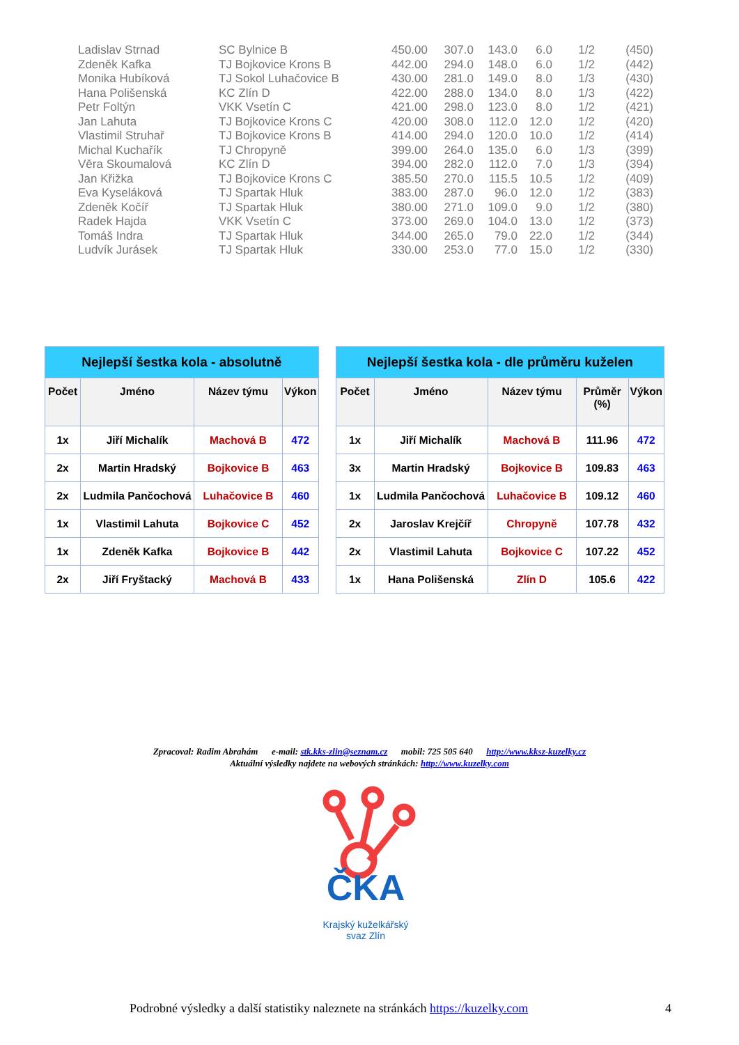| Ladislav Strnad | SC Bylnice B | 450.00 | 307.0 | 143.0 | 6.0 | 1/2 | (450) |
| Zdeněk Kafka | TJ Bojkovice Krons B | 442.00 | 294.0 | 148.0 | 6.0 | 1/2 | (442) |
| Monika Hubíková | TJ Sokol Luhačovice B | 430.00 | 281.0 | 149.0 | 8.0 | 1/3 | (430) |
| Hana Polišenská | KC Zlín D | 422.00 | 288.0 | 134.0 | 8.0 | 1/3 | (422) |
| Petr Foltýn | VKK Vsetín C | 421.00 | 298.0 | 123.0 | 8.0 | 1/2 | (421) |
| Jan Lahuta | TJ Bojkovice Krons C | 420.00 | 308.0 | 112.0 | 12.0 | 1/2 | (420) |
| Vlastimil Struhař | TJ Bojkovice Krons B | 414.00 | 294.0 | 120.0 | 10.0 | 1/2 | (414) |
| Michal Kuchařík | TJ Chropyně | 399.00 | 264.0 | 135.0 | 6.0 | 1/3 | (399) |
| Věra Skoumalová | KC Zlín D | 394.00 | 282.0 | 112.0 | 7.0 | 1/3 | (394) |
| Jan Křižka | TJ Bojkovice Krons C | 385.50 | 270.0 | 115.5 | 10.5 | 1/2 | (409) |
| Eva Kyseláková | TJ Spartak Hluk | 383.00 | 287.0 | 96.0 | 12.0 | 1/2 | (383) |
| Zdeněk Kočíř | TJ Spartak Hluk | 380.00 | 271.0 | 109.0 | 9.0 | 1/2 | (380) |
| Radek Hajda | VKK Vsetín C | 373.00 | 269.0 | 104.0 | 13.0 | 1/2 | (373) |
| Tomáš Indra | TJ Spartak Hluk | 344.00 | 265.0 | 79.0 | 22.0 | 1/2 | (344) |
| Ludvík Jurásek | TJ Spartak Hluk | 330.00 | 253.0 | 77.0 | 15.0 | 1/2 | (330) |
| Nejlepší šestka kola - absolutně | | | | | Nejlepší šestka kola - dle průměru kuželen | | | | |
| --- | --- | --- | --- | --- | --- | --- | --- | --- | --- |
| Počet | Jméno | Název týmu | Výkon | | Počet | Jméno | Název týmu | Průměr (%) | Výkon |
| 1x | Jiří Michalík | Machová B | 472 | | 1x | Jiří Michalík | Machová B | 111.96 | 472 |
| 2x | Martin Hradský | Bojkovice B | 463 | | 3x | Martin Hradský | Bojkovice B | 109.83 | 463 |
| 2x | Ludmila Pančochová | Luhačovice B | 460 | | 1x | Ludmila Pančochová | Luhačovice B | 109.12 | 460 |
| 1x | Vlastimil Lahuta | Bojkovice C | 452 | | 2x | Jaroslav Krejčíř | Chropyně | 107.78 | 432 |
| 1x | Zdeněk Kafka | Bojkovice B | 442 | | 2x | Vlastimil Lahuta | Bojkovice C | 107.22 | 452 |
| 2x | Jiří Fryštacký | Machová B | 433 | | 1x | Hana Polišenská | Zlín D | 105.6 | 422 |
Zpracoval: Radim Abrahám e-mail: stk.kks-zlin@seznam.cz mobil: 725 505 640 http://www.kksz-kuzelky.cz
Aktuální výsledky najdete na webových stránkách: http://www.kuzelky.com
ČKA
Krajský kuželkářský
svaz Zlín
Podrobné výsledky a další statistiky naleznete na stránkách https://kuzelky.com
4